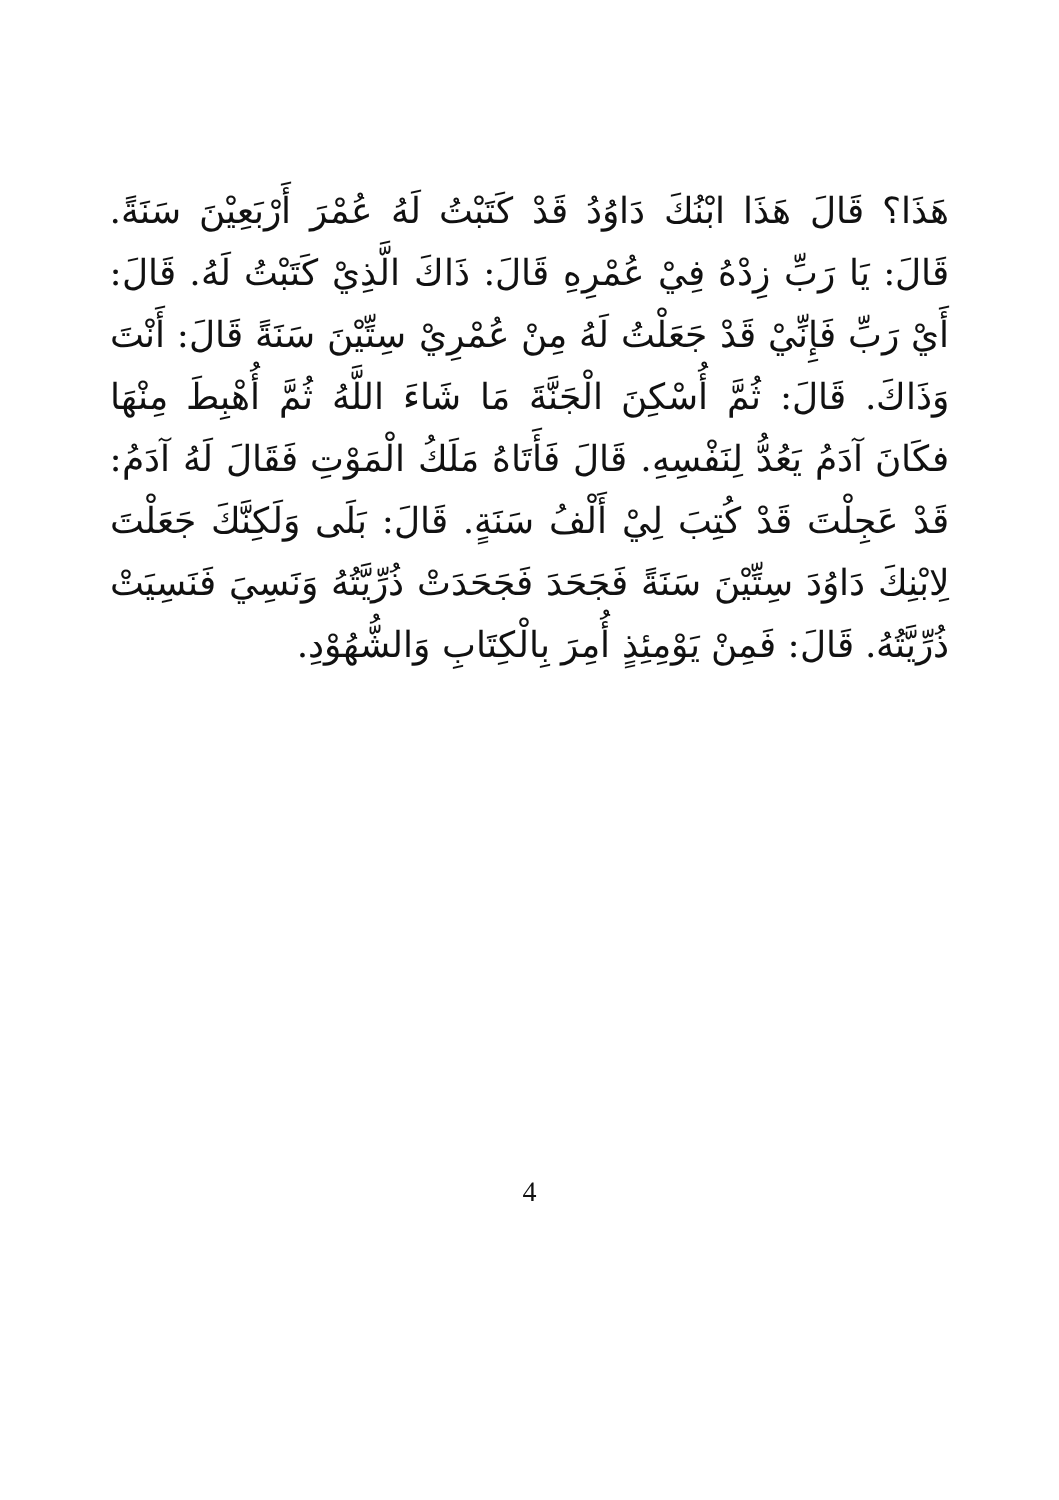هَذَا؟ قَالَ هَذَا ابْنُكَ دَاوُدُ قَدْ كَتَبْتُ لَهُ عُمْرَ أَرْبَعِيْنَ سَنَةً. قَالَ: يَا رَبِّ زِدْهُ فِيْ عُمْرِهِ قَالَ: ذَاكَ الَّذِيْ كَتَبْتُ لَهُ. قَالَ: أَيْ رَبِّ فَإِنِّيْ قَدْ جَعَلْتُ لَهُ مِنْ عُمْرِيْ سِتِّيْنَ سَنَةً قَالَ: أَنْتَ وَذَاكَ. قَالَ: ثُمَّ أُسْكِنَ الْجَنَّةَ مَا شَاءَ اللَّهُ ثُمَّ أُهْبِطَ مِنْهَا فكَانَ آدَمُ يَعُدُّ لِنَفْسِهِ. قَالَ فَأَتَاهُ مَلَكُ الْمَوْتِ فَقَالَ لَهُ آدَمُ: قَدْ عَجِلْتَ قَدْ كُتِبَ لِيْ أَلْفُ سَنَةٍ. قَالَ: بَلَى وَلَكِنَّكَ جَعَلْتَ لِابْنِكَ دَاوُدَ سِتِّيْنَ سَنَةً فَجَحَدَ فَجَحَدَتْ ذُرِّيَّتُهُ وَنَسِيَ فَنَسِيَتْ ذُرِّيَّتُهُ. قَالَ: فَمِنْ يَوْمِئِذٍ أُمِرَ بِالْكِتَابِ وَالشُّهُوْدِ.
4